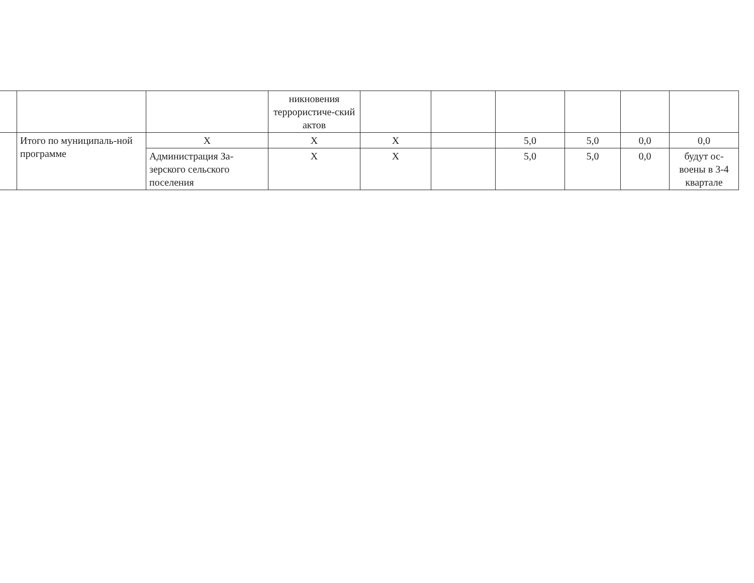| | | | никновения террористиче-ский актов | | | | | | |
| | Итого по муниципаль-ной программе | X | X | X | | 5,0 | 5,0 | 0,0 | 0,0 |
| | | Администрация За-зерского сельского поселения | X | X | | 5,0 | 5,0 | 0,0 | будут ос-воены в 3-4 квартале |